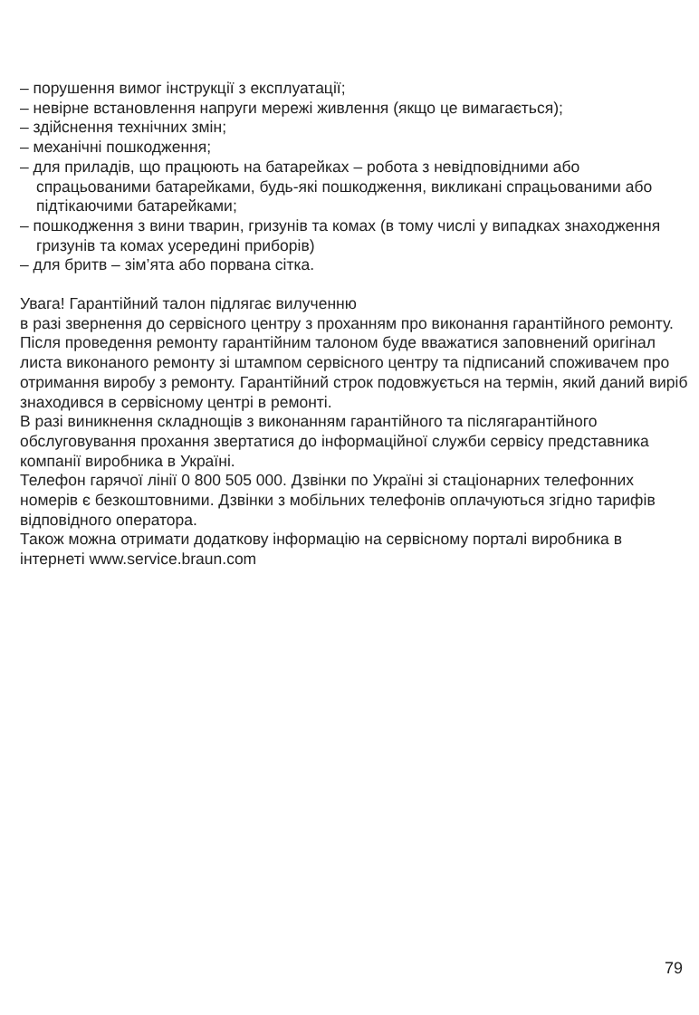– порушення вимог інструкції з експлуатації;
– невірне встановлення напруги мережі живлення (якщо це вимагається);
– здійснення технічних змін;
– механічні пошкодження;
– для приладів, що працюють на батарейках – робота з невідповідними або спрацьованими батарейками, будь-які пошкодження, викликані спрацьованими або підтікаючими батарейками;
– пошкодження з вини тварин, гризунів та комах (в тому числі у випадках знаходження гризунів та комах усередині приборів)
– для бритв – зім’ята або порвана сітка.
Увага! Гарантійний талон підлягає вилученню
в разі звернення до сервісного центру з проханням про виконання гарантійного ремонту. Після проведення ремонту гарантійним талоном буде вважатися заповнений оригінал листа виконаного ремонту зі штампом сервісного центру та підписаний споживачем про отримання виробу з ремонту. Гарантійний строк подовжується на термін, який даний виріб знаходився в сервісному центрі в ремонті.
В разі виникнення складнощів з виконанням гарантійного та післягарантійного обслуговування прохання звертатися до інформаційної служби сервісу представника компанії виробника в Україні.
Телефон гарячої лінії 0 800 505 000. Дзвінки по Україні зі стаціонарних телефонних номерів є безкоштовними. Дзвінки з мобільних телефонів оплачуються згідно тарифів відповідного оператора.
Також можна отримати додаткову інформацію на сервісному порталі виробника в інтернеті www.service.braun.com
79